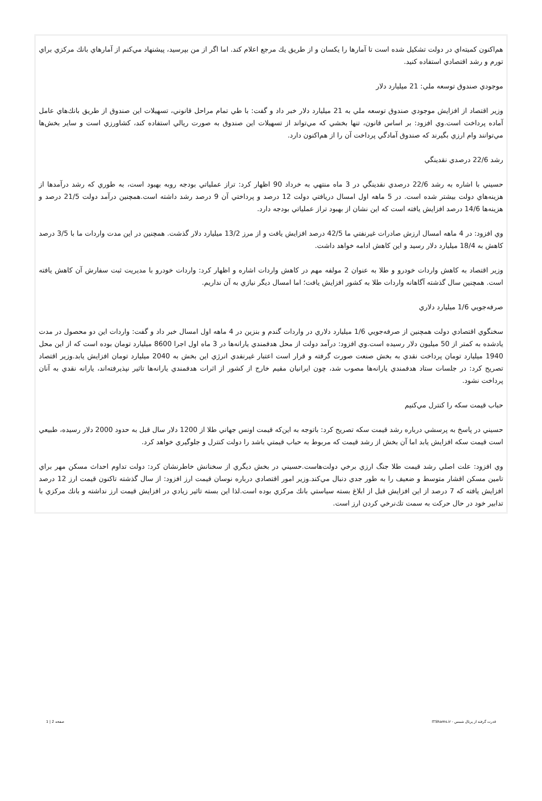هم‌اكنون كميته‌اي در دولت تشكيل شده است تا آمارها را يكسان و از طريق يك مرجع اعلام كند. اما اگر از من بپرسيد، پيشنهاد مي‌كنم از آمارهاي بانك مركزي براي تورم و رشد اقتصادي استفاده كنيد.
موجودي صندوق توسعه ملي: 21 ميليارد دلار
وزير اقتصاد از افزايش موجودي صندوق توسعه ملي به 21 ميليارد دلار خبر داد و گفت: با طي تمام مراحل قانوني، تسهيلات اين صندوق از طريق بانك‌هاي عامل آماده پرداخت است.وي افزود: بر اساس قانون، تنها بخشي كه مي‌تواند از تسهيلات اين صندوق به صورت ريالي استفاده كند، كشاورزي است و ساير بخش‌ها مي‌توانند وام ارزي بگيرند كه صندوق آمادگي پرداخت آن را از هم‌اكنون دارد.
رشد 22/6 درصدي نقدينگي
حسيني با اشاره به رشد 22/6 درصدي نقدينگي در 3 ماه منتهي به خرداد 90 اظهار كرد: تراز عملياتي بودجه روبه بهبود است، به طوري كه رشد درآمدها از هزينه‌هاي دولت بيشتر شده است. در 5 ماهه اول امسال دريافتي دولت 12 درصد و پرداختي آن 9 درصد رشد داشته است.همچنين درآمد دولت 21/5 درصد و هزينه‌ها 14/6 درصد افزايش يافته است كه اين نشان از بهبود تراز عملياتي بودجه دارد.
وي افزود: در 4 ماهه امسال ارزش صادرات غيرنفتي ما 42/5 درصد افزايش يافت و از مرز 13/2 ميليارد دلار گذشت. همچنين در اين مدت واردات ما با 3/5 درصد كاهش به 18/4 ميليارد دلار رسيد و اين كاهش ادامه خواهد داشت.
وزير اقتصاد به كاهش واردات خودرو و طلا به عنوان 2 مولفه مهم در كاهش واردات اشاره و اظهار كرد: واردات خودرو با مديريت ثبت سفارش آن كاهش يافته است. همچنين سال گذشته آگاهانه واردات طلا به كشور افزايش يافت؛ اما امسال ديگر نيازي به آن نداريم.
صرفه‌جويي 1/6 ميليارد دلاري
سخنگوي اقتصادي دولت همچنين از صرفه‌جويي 1/6 ميليارد دلاري در واردات گندم و بنزين در 4 ماهه اول امسال خبر داد و گفت: واردات اين دو محصول در مدت يادشده به كمتر از 50 ميليون دلار رسيده است.وي افزود: درآمد دولت از محل هدفمندي يارانه‌ها در 3 ماه اول اجرا 8600 ميليارد تومان بوده است كه از اين محل 1940 ميليارد تومان پرداخت نقدي به بخش صنعت صورت گرفته و قرار است اعتبار غيرنقدي انرژي اين بخش به 2040 ميليارد تومان افزايش يابد.وزير اقتصاد تصريح كرد: در جلسات ستاد هدفمندي يارانه‌ها مصوب شد، چون ايرانيان مقيم خارج از كشور از اثرات هدفمندي يارانه‌ها تاثير نپذيرفته‌اند، يارانه نقدي به آنان پرداخت نشود.
حباب قيمت سكه را كنترل مي‌كنيم
حسيني در پاسخ به پرسشي درباره رشد قيمت سكه تصريح كرد: باتوجه به اين‌كه قيمت اونس جهاني طلا از 1200 دلار سال قبل به حدود 2000 دلار رسيده، طبيعي است قيمت سكه افزايش يابد اما آن بخش از رشد قيمت كه مربوط به حباب قيمتي باشد را دولت كنترل و جلوگيري خواهد كرد.
وي افزود: علت اصلي رشد قيمت طلا جنگ ارزي برخي دولت‌هاست.حسيني در بخش ديگري از سخنانش خاطرنشان كرد: دولت تداوم احداث مسكن مهر براي تامين مسكن اقشار متوسط و ضعيف را به طور جدي دنبال مي‌كند.وزير امور اقتصادي درباره نوسان قيمت ارز افزود: از سال گذشته تاكنون قيمت ارز 12 درصد افزايش يافته كه 7 درصد از اين افزايش قبل از ابلاغ بسته سياستي بانك مركزي بوده است.لذا اين بسته تاثير زيادي در افزايش قيمت ارز نداشته و بانك مركزي با تدابير خود در حال حركت به سمت تك‌نرخي كردن ارز است.
قدرت گرفته از پرتال شمس - ITShams.ir صفحه 2 | 1